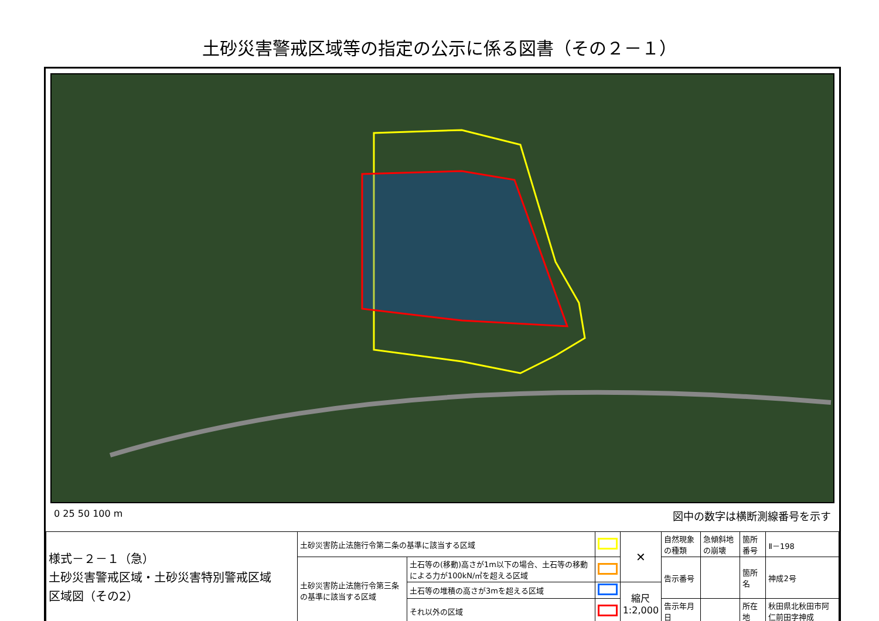土砂災害警戒区域等の指定の公示に係る図書（その２－１）
0 25 50 100 m 図中の数字は横断測線番号を示す
| 様式－２－１（急） 土砂災害警戒区域・土砂災害特別警戒区域 区域図（その2） | 土砂災害防止法施行令第二条の基準に該当する区域 | | | ✕ | 自然現象の種類 | 急傾斜地の崩壊 | 箇所番号 | Ⅱ－198 |
| | 土砂災害防止法施行令第三条の基準に該当する区域 | 土石等の(移動)高さが1m以下の場合、土石等の移動による力が100kN/㎡を超える区域 | | | 告示番号 | | 箇所名 | 神成2号 |
| | | 土石等の堆積の高さが3mを超える区域 | | 縮尺 1:2,000 | | | | |
| | | それ以外の区域 | | | 告示年月日 | | 所在地 | 秋田県北秋田市阿仁前田字神成 |